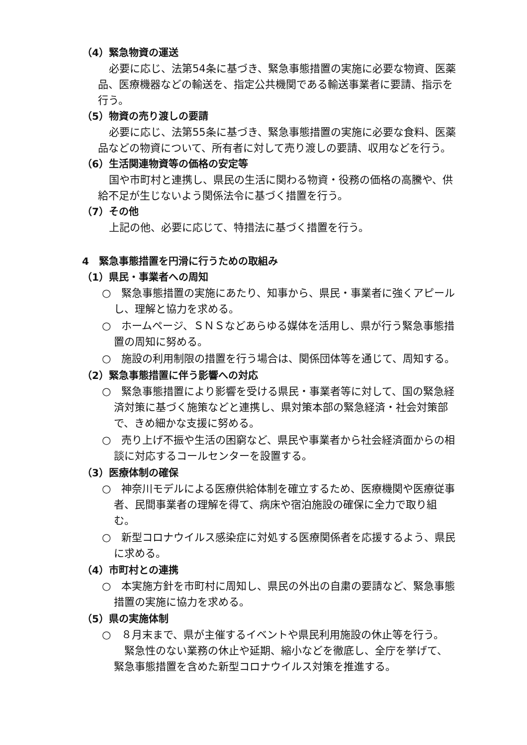（4）緊急物資の運送
必要に応じ、法第54条に基づき、緊急事態措置の実施に必要な物資、医薬品、医療機器などの輸送を、指定公共機関である輸送事業者に要請、指示を行う。
（5）物資の売り渡しの要請
必要に応じ、法第55条に基づき、緊急事態措置の実施に必要な食料、医薬品などの物資について、所有者に対して売り渡しの要請、収用などを行う。
（6）生活関連物資等の価格の安定等
国や市町村と連携し、県民の生活に関わる物資・役務の価格の高騰や、供給不足が生じないよう関係法令に基づく措置を行う。
（7）その他
上記の他、必要に応じて、特措法に基づく措置を行う。
4　緊急事態措置を円滑に行うための取組み
（1）県民・事業者への周知
○　緊急事態措置の実施にあたり、知事から、県民・事業者に強くアピールし、理解と協力を求める。
○　ホームページ、ＳＮＳなどあらゆる媒体を活用し、県が行う緊急事態措置の周知に努める。
○　施設の利用制限の措置を行う場合は、関係団体等を通じて、周知する。
（2）緊急事態措置に伴う影響への対応
○　緊急事態措置により影響を受ける県民・事業者等に対して、国の緊急経済対策に基づく施策などと連携し、県対策本部の緊急経済・社会対策部で、きめ細かな支援に努める。
○　売り上げ不振や生活の困窮など、県民や事業者から社会経済面からの相談に対応するコールセンターを設置する。
（3）医療体制の確保
○　神奈川モデルによる医療供給体制を確立するため、医療機関や医療従事者、民間事業者の理解を得て、病床や宿泊施設の確保に全力で取り組む。
○　新型コロナウイルス感染症に対処する医療関係者を応援するよう、県民に求める。
（4）市町村との連携
○　本実施方針を市町村に周知し、県民の外出の自粛の要請など、緊急事態措置の実施に協力を求める。
（5）県の実施体制
○　８月末まで、県が主催するイベントや県民利用施設の休止等を行う。
　緊急性のない業務の休止や延期、縮小などを徹底し、全庁を挙げて、緊急事態措置を含めた新型コロナウイルス対策を推進する。